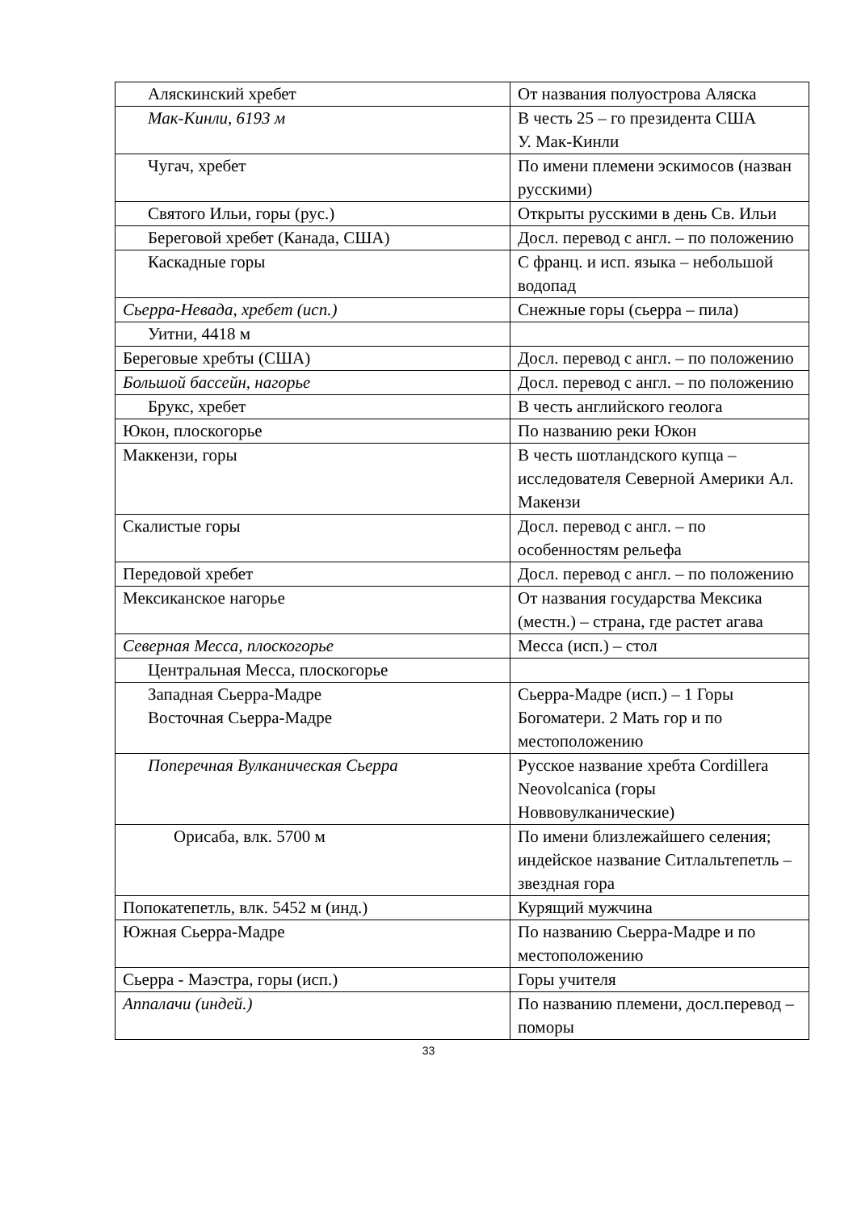| Аляскинский хребет | От названия полуострова Аляска |
| Мак-Кинли, 6193 м | В честь 25 – го президента США У. Мак-Кинли |
| Чугач, хребет | По имени племени эскимосов (назван русскими) |
| Святого Ильи, горы (рус.) | Открыты русскими в день Св. Ильи |
| Береговой хребет (Канада, США) | Досл. перевод с англ. – по положению |
| Каскадные горы | С франц. и исп. языка – небольшой водопад |
| Сьерра-Невада, хребет (исп.) | Снежные горы (сьерра – пила) |
| Уитни, 4418 м | |
| Береговые хребты (США) | Досл. перевод с англ. – по положению |
| Большой бассейн, нагорье | Досл. перевод с англ. – по положению |
| Брукс, хребет | В честь английского геолога |
| Юкон, плоскогорье | По названию реки Юкон |
| Маккензи, горы | В честь шотландского купца – исследователя Северной Америки Ал. Макензи |
| Скалистые горы | Досл. перевод с англ. – по особенностям рельефа |
| Передовой хребет | Досл. перевод с англ. – по положению |
| Мексиканское нагорье | От названия государства Мексика (местн.) – страна, где растет агава |
| Северная Месса, плоскогорье | Месса (исп.) – стол |
| Центральная Месса, плоскогорье | |
| Западная Сьерра-Мадре Восточная Сьерра-Мадре | Сьерра-Мадре (исп.) – 1 Горы Богоматери. 2 Мать гор и по местоположению |
| Поперечная Вулканическая Сьерра | Русское название хребта Cordillera Neovolcanica (горы Новвовулканические) |
| Орисаба, влк. 5700 м | По имени близлежайшего селения; индейское название Ситлальтепетль – звездная гора |
| Попокатепетль, влк. 5452 м (инд.) | Курящий мужчина |
| Южная Сьерра-Мадре | По названию Сьерра-Мадре и по местоположению |
| Сьерра - Маэстра, горы (исп.) | Горы учителя |
| Аппалачи (индей.) | По названию племени, досл.перевод – поморы |
33